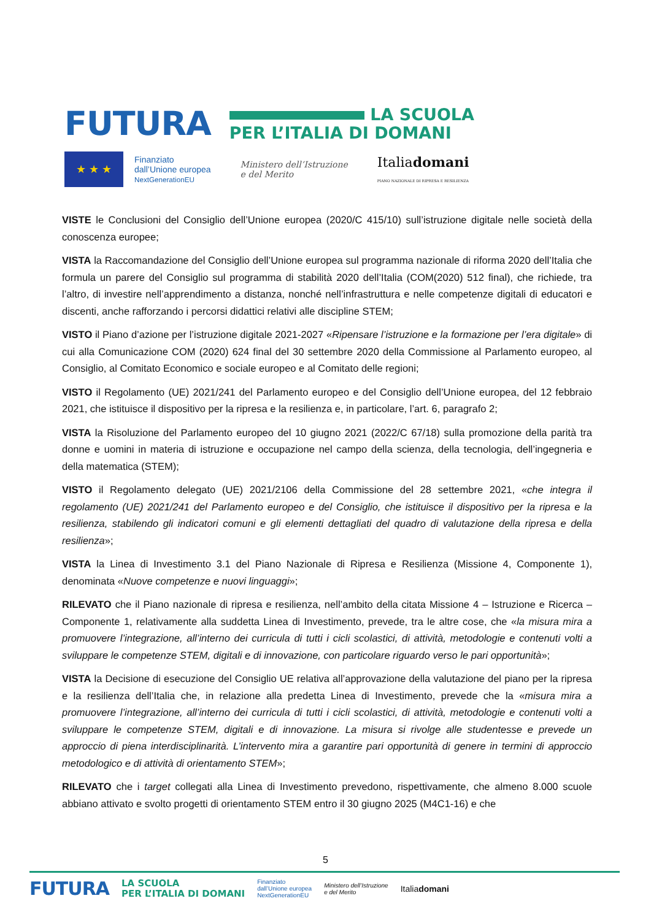FUTURA LA SCUOLA
PER L’ITALIA DI DOMANI
★ ★ ★
Finanziato
dall’Unione europea
NextGenerationEU
Ministero dell’Istruzione
e del Merito
Italiadomani
PIANO NAZIONALE DI RIPRESA E RESILIENZA
VISTE le Conclusioni del Consiglio dell’Unione europea (2020/C 415/10) sull’istruzione digitale nelle società della conoscenza europee;
VISTA la Raccomandazione del Consiglio dell’Unione europea sul programma nazionale di riforma 2020 dell’Italia che formula un parere del Consiglio sul programma di stabilità 2020 dell’Italia (COM(2020) 512 final), che richiede, tra l’altro, di investire nell’apprendimento a distanza, nonché nell’infrastruttura e nelle competenze digitali di educatori e discenti, anche rafforzando i percorsi didattici relativi alle discipline STEM;
VISTO il Piano d’azione per l’istruzione digitale 2021-2027 «Ripensare l’istruzione e la formazione per l’era digitale» di cui alla Comunicazione COM (2020) 624 final del 30 settembre 2020 della Commissione al Parlamento europeo, al Consiglio, al Comitato Economico e sociale europeo e al Comitato delle regioni;
VISTO il Regolamento (UE) 2021/241 del Parlamento europeo e del Consiglio dell’Unione europea, del 12 febbraio 2021, che istituisce il dispositivo per la ripresa e la resilienza e, in particolare, l’art. 6, paragrafo 2;
VISTA la Risoluzione del Parlamento europeo del 10 giugno 2021 (2022/C 67/18) sulla promozione della parità tra donne e uomini in materia di istruzione e occupazione nel campo della scienza, della tecnologia, dell’ingegneria e della matematica (STEM);
VISTO il Regolamento delegato (UE) 2021/2106 della Commissione del 28 settembre 2021, «che integra il regolamento (UE) 2021/241 del Parlamento europeo e del Consiglio, che istituisce il dispositivo per la ripresa e la resilienza, stabilendo gli indicatori comuni e gli elementi dettagliati del quadro di valutazione della ripresa e della resilienza»;
VISTA la Linea di Investimento 3.1 del Piano Nazionale di Ripresa e Resilienza (Missione 4, Componente 1), denominata «Nuove competenze e nuovi linguaggi»;
RILEVATO che il Piano nazionale di ripresa e resilienza, nell’ambito della citata Missione 4 – Istruzione e Ricerca – Componente 1, relativamente alla suddetta Linea di Investimento, prevede, tra le altre cose, che «la misura mira a promuovere l’integrazione, all’interno dei curricula di tutti i cicli scolastici, di attività, metodologie e contenuti volti a sviluppare le competenze STEM, digitali e di innovazione, con particolare riguardo verso le pari opportunità»;
VISTA la Decisione di esecuzione del Consiglio UE relativa all’approvazione della valutazione del piano per la ripresa e la resilienza dell’Italia che, in relazione alla predetta Linea di Investimento, prevede che la «misura mira a promuovere l’integrazione, all’interno dei curricula di tutti i cicli scolastici, di attività, metodologie e contenuti volti a sviluppare le competenze STEM, digitali e di innovazione. La misura si rivolge alle studentesse e prevede un approccio di piena interdisciplinarità. L’intervento mira a garantire pari opportunità di genere in termini di approccio metodologico e di attività di orientamento STEM»;
RILEVATO che i target collegati alla Linea di Investimento prevedono, rispettivamente, che almeno 8.000 scuole abbiano attivato e svolto progetti di orientamento STEM entro il 30 giugno 2025 (M4C1-16) e che
5
FUTURA LA SCUOLA
PER L’ITALIA DI DOMANI Finanziato
dall’Unione europea
NextGenerationEU Ministero dell’Istruzione
e del Merito Italiadomani